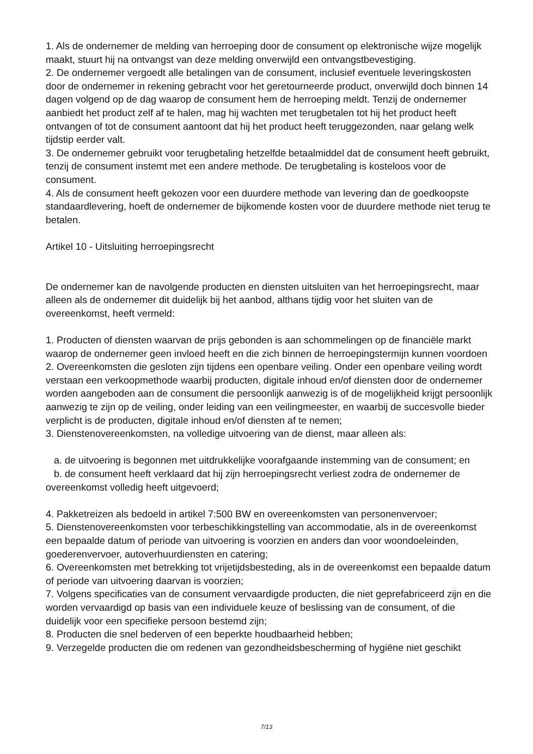1. Als de ondernemer de melding van herroeping door de consument op elektronische wijze mogelijk maakt, stuurt hij na ontvangst van deze melding onverwijld een ontvangstbevestiging.
2. De ondernemer vergoedt alle betalingen van de consument, inclusief eventuele leveringskosten door de ondernemer in rekening gebracht voor het geretourneerde product, onverwijld doch binnen 14 dagen volgend op de dag waarop de consument hem de herroeping meldt. Tenzij de ondernemer aanbiedt het product zelf af te halen, mag hij wachten met terugbetalen tot hij het product heeft ontvangen of tot de consument aantoont dat hij het product heeft teruggezonden, naar gelang welk tijdstip eerder valt.
3. De ondernemer gebruikt voor terugbetaling hetzelfde betaalmiddel dat de consument heeft gebruikt, tenzij de consument instemt met een andere methode. De terugbetaling is kosteloos voor de consument.
4. Als de consument heeft gekozen voor een duurdere methode van levering dan de goedkoopste standaardlevering, hoeft de ondernemer de bijkomende kosten voor de duurdere methode niet terug te betalen.
Artikel 10 - Uitsluiting herroepingsrecht
De ondernemer kan de navolgende producten en diensten uitsluiten van het herroepingsrecht, maar alleen als de ondernemer dit duidelijk bij het aanbod, althans tijdig voor het sluiten van de overeenkomst, heeft vermeld:
1. Producten of diensten waarvan de prijs gebonden is aan schommelingen op de financiële markt waarop de ondernemer geen invloed heeft en die zich binnen de herroepingstermijn kunnen voordoen
2. Overeenkomsten die gesloten zijn tijdens een openbare veiling. Onder een openbare veiling wordt verstaan een verkoopmethode waarbij producten, digitale inhoud en/of diensten door de ondernemer worden aangeboden aan de consument die persoonlijk aanwezig is of de mogelijkheid krijgt persoonlijk aanwezig te zijn op de veiling, onder leiding van een veilingmeester, en waarbij de succesvolle bieder verplicht is de producten, digitale inhoud en/of diensten af te nemen;
3. Dienstenovereenkomsten, na volledige uitvoering van de dienst, maar alleen als:
a. de uitvoering is begonnen met uitdrukkelijke voorafgaande instemming van de consument; en
b. de consument heeft verklaard dat hij zijn herroepingsrecht verliest zodra de ondernemer de overeenkomst volledig heeft uitgevoerd;
4. Pakketreizen als bedoeld in artikel 7:500 BW en overeenkomsten van personenvervoer;
5. Dienstenovereenkomsten voor terbeschikkingstelling van accommodatie, als in de overeenkomst een bepaalde datum of periode van uitvoering is voorzien en anders dan voor woondoeleinden, goederenvervoer, autoverhuurdiensten en catering;
6. Overeenkomsten met betrekking tot vrijetijdsbesteding, als in de overeenkomst een bepaalde datum of periode van uitvoering daarvan is voorzien;
7. Volgens specificaties van de consument vervaardigde producten, die niet geprefabriceerd zijn en die worden vervaardigd op basis van een individuele keuze of beslissing van de consument, of die duidelijk voor een specifieke persoon bestemd zijn;
8. Producten die snel bederven of een beperkte houdbaarheid hebben;
9. Verzegelde producten die om redenen van gezondheidsbescherming of hygiëne niet geschikt
7/13